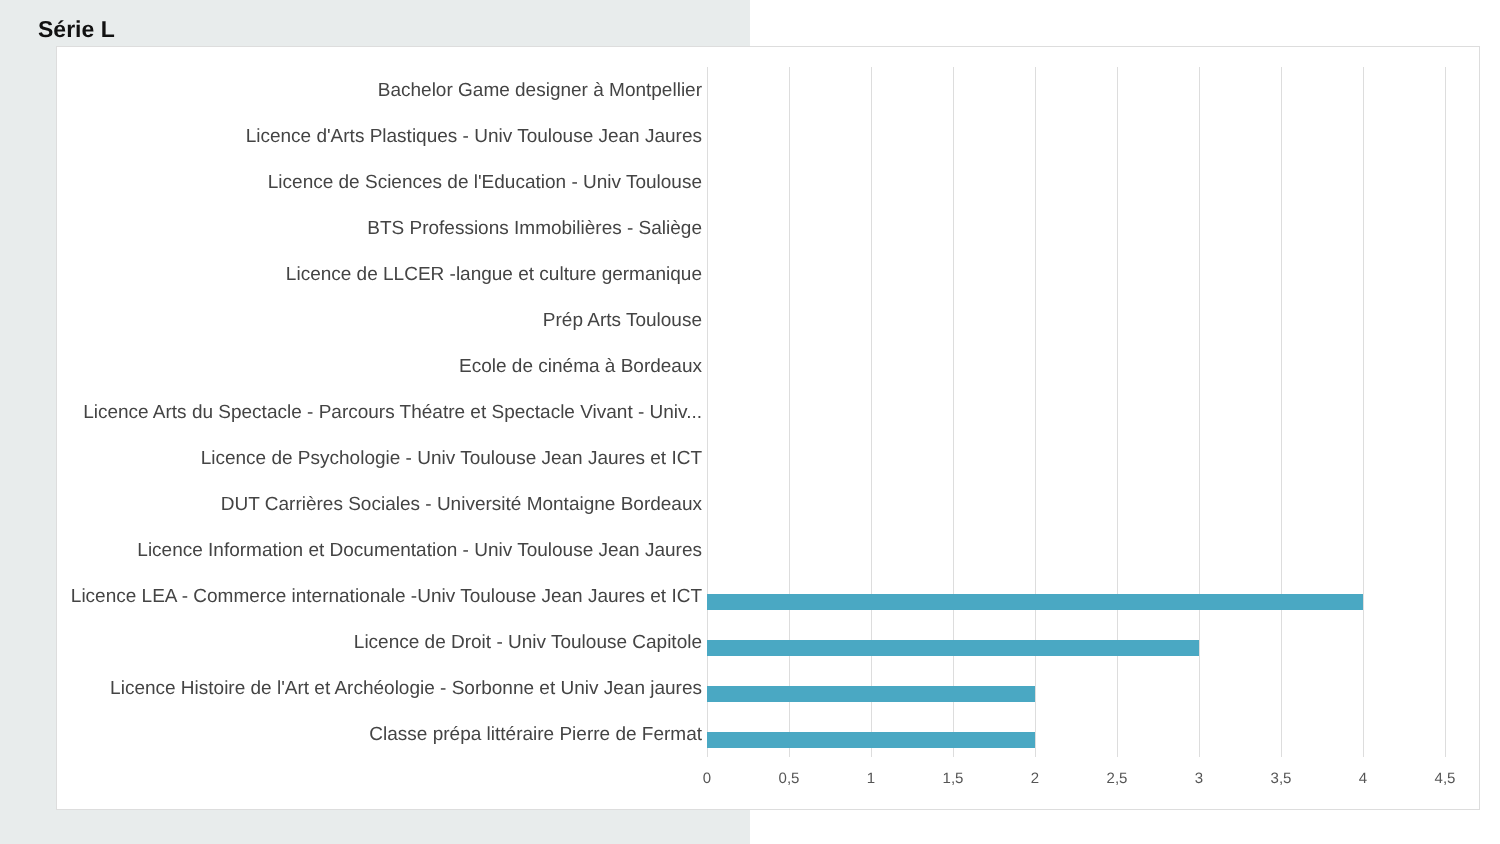Série L
Bachelor Game designer à Montpellier
Licence d'Arts Plastiques - Univ Toulouse Jean Jaures
Licence de Sciences de l'Education - Univ Toulouse
BTS Professions Immobilières - Saliège
Licence de LLCER -langue et culture germanique
Prép Arts Toulouse
Ecole de cinéma à Bordeaux
Licence Arts du Spectacle - Parcours Théatre et Spectacle Vivant - Univ...
Licence de Psychologie - Univ Toulouse Jean Jaures et ICT
DUT Carrières Sociales - Université Montaigne Bordeaux
Licence Information et Documentation - Univ Toulouse Jean Jaures
Licence LEA - Commerce internationale -Univ Toulouse Jean Jaures et ICT
Licence de Droit - Univ Toulouse Capitole
Licence Histoire de l'Art et Archéologie - Sorbonne et Univ Jean jaures
Classe prépa littéraire Pierre de Fermat
0 0,5 1 1,5 2 2,5 3 3,5 4 4,5